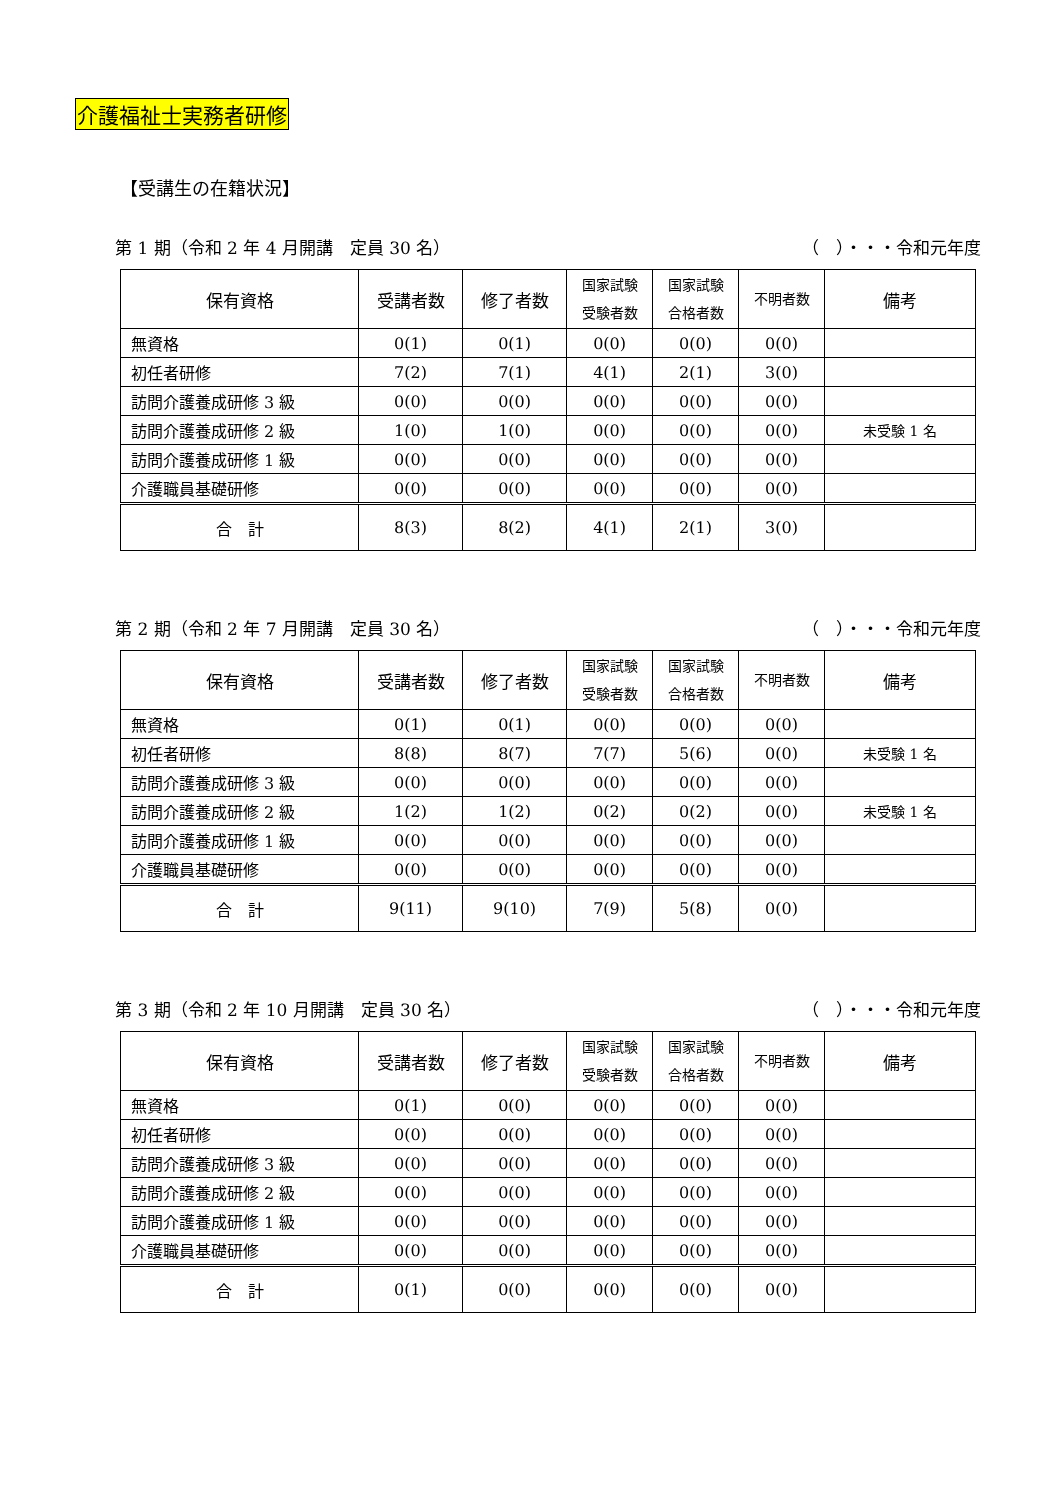介護福祉士実務者研修
【受講生の在籍状況】
第 1 期（令和 2 年 4 月開講　定員 30 名） （　）・・・令和元年度
| 保有資格 | 受講者数 | 修了者数 | 国家試験 受験者数 | 国家試験 合格者数 | 不明者数 | 備考 |
| --- | --- | --- | --- | --- | --- | --- |
| 無資格 | 0(1) | 0(1) | 0(0) | 0(0) | 0(0) | |
| 初任者研修 | 7(2) | 7(1) | 4(1) | 2(1) | 3(0) | |
| 訪問介護養成研修 3 級 | 0(0) | 0(0) | 0(0) | 0(0) | 0(0) | |
| 訪問介護養成研修 2 級 | 1(0) | 1(0) | 0(0) | 0(0) | 0(0) | 未受験 1 名 |
| 訪問介護養成研修 1 級 | 0(0) | 0(0) | 0(0) | 0(0) | 0(0) | |
| 介護職員基礎研修 | 0(0) | 0(0) | 0(0) | 0(0) | 0(0) | |
| 合 計 | 8(3) | 8(2) | 4(1) | 2(1) | 3(0) | |
第 2 期（令和 2 年 7 月開講　定員 30 名） （　）・・・令和元年度
| 保有資格 | 受講者数 | 修了者数 | 国家試験 受験者数 | 国家試験 合格者数 | 不明者数 | 備考 |
| --- | --- | --- | --- | --- | --- | --- |
| 無資格 | 0(1) | 0(1) | 0(0) | 0(0) | 0(0) | |
| 初任者研修 | 8(8) | 8(7) | 7(7) | 5(6) | 0(0) | 未受験 1 名 |
| 訪問介護養成研修 3 級 | 0(0) | 0(0) | 0(0) | 0(0) | 0(0) | |
| 訪問介護養成研修 2 級 | 1(2) | 1(2) | 0(2) | 0(2) | 0(0) | 未受験 1 名 |
| 訪問介護養成研修 1 級 | 0(0) | 0(0) | 0(0) | 0(0) | 0(0) | |
| 介護職員基礎研修 | 0(0) | 0(0) | 0(0) | 0(0) | 0(0) | |
| 合 計 | 9(11) | 9(10) | 7(9) | 5(8) | 0(0) | |
第 3 期（令和 2 年 10 月開講　定員 30 名） （　）・・・令和元年度
| 保有資格 | 受講者数 | 修了者数 | 国家試験 受験者数 | 国家試験 合格者数 | 不明者数 | 備考 |
| --- | --- | --- | --- | --- | --- | --- |
| 無資格 | 0(1) | 0(0) | 0(0) | 0(0) | 0(0) | |
| 初任者研修 | 0(0) | 0(0) | 0(0) | 0(0) | 0(0) | |
| 訪問介護養成研修 3 級 | 0(0) | 0(0) | 0(0) | 0(0) | 0(0) | |
| 訪問介護養成研修 2 級 | 0(0) | 0(0) | 0(0) | 0(0) | 0(0) | |
| 訪問介護養成研修 1 級 | 0(0) | 0(0) | 0(0) | 0(0) | 0(0) | |
| 介護職員基礎研修 | 0(0) | 0(0) | 0(0) | 0(0) | 0(0) | |
| 合 計 | 0(1) | 0(0) | 0(0) | 0(0) | 0(0) | |